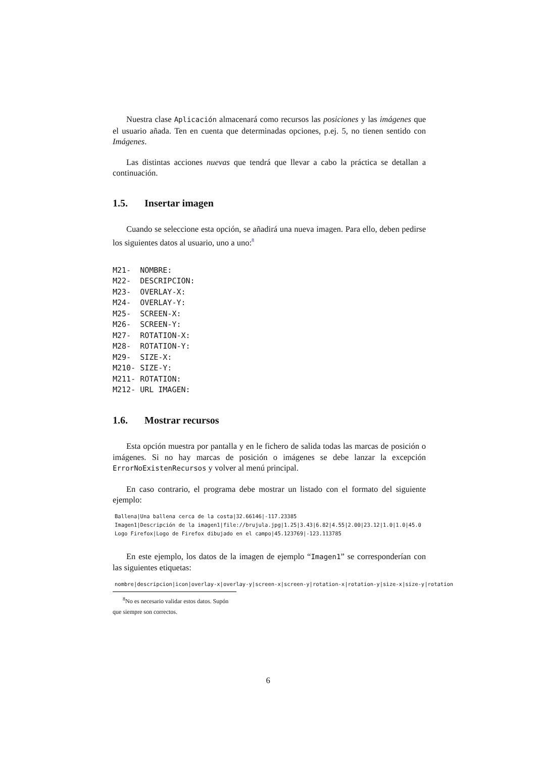Nuestra clase Aplicación almacenará como recursos las posiciones y las imágenes que el usuario añada. Ten en cuenta que determinadas opciones, p.ej. 5, no tienen sentido con Imágenes.
Las distintas acciones nuevas que tendrá que llevar a cabo la práctica se detallan a continuación.
1.5. Insertar imagen
Cuando se seleccione esta opción, se añadirá una nueva imagen. Para ello, deben pedirse los siguientes datos al usuario, uno a uno:<sup>8</sup>
M21-  NOMBRE:
M22-  DESCRIPCION:
M23-  OVERLAY-X:
M24-  OVERLAY-Y:
M25-  SCREEN-X:
M26-  SCREEN-Y:
M27-  ROTATION-X:
M28-  ROTATION-Y:
M29-  SIZE-X:
M210- SIZE-Y:
M211- ROTATION:
M212- URL IMAGEN:
1.6. Mostrar recursos
Esta opción muestra por pantalla y en le fichero de salida todas las marcas de posición o imágenes. Si no hay marcas de posición o imágenes se debe lanzar la excepción ErrorNoExistenRecursos y volver al menú principal.
En caso contrario, el programa debe mostrar un listado con el formato del siguiente ejemplo:
Ballena|Una ballena cerca de la costa|32.66146|-117.23385
Imagen1|Descripción de la imagen1|file://brujula.jpg|1.25|3.43|6.82|4.55|2.00|23.12|1.0|1.0|45.0
Logo Firefox|Logo de Firefox dibujado en el campo|45.123769|-123.113785
En este ejemplo, los datos de la imagen de ejemplo “Imagen1” se corresponderían con las siguientes etiquetas:
nombre|descripcion|icon|overlay-x|overlay-y|screen-x|screen-y|rotation-x|rotation-y|size-x|size-y|rotation
<sup>8</sup> No es necesario validar estos datos. Supón que siempre son correctos.
6